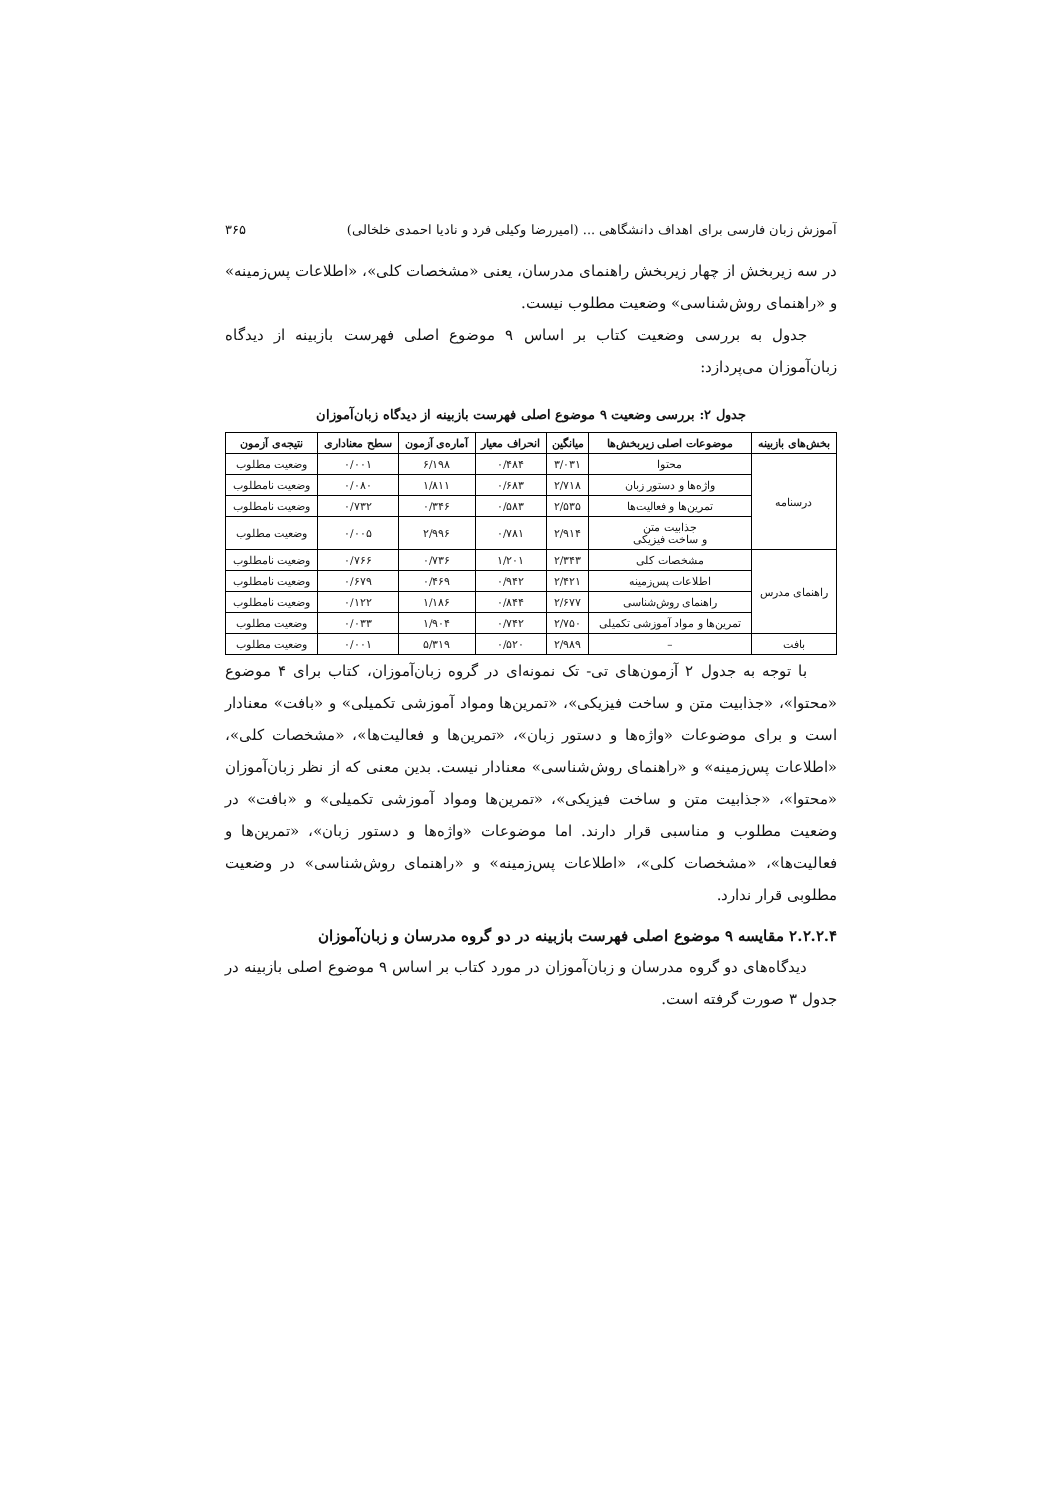آموزش زبان فارسی برای اهداف دانشگاهی ... (امیررضا وکیلی فرد و نادیا احمدی خلخالی) ۳۶۵
در سه زیربخش از چهار زیربخش راهنمای مدرسان، یعنی «مشخصات کلی»، «اطلاعات پس‌زمینه» و «راهنمای روش‌شناسی» وضعیت مطلوب نیست.
جدول به بررسی وضعیت کتاب بر اساس ۹ موضوع اصلی فهرست بازبینه از دیدگاه زبان‌آموزان می‌پردازد:
جدول ۲: بررسی وضعیت ۹ موضوع اصلی فهرست بازبینه از دیدگاه زبان‌آموزان
| بخش‌های بازبینه | موضوعات اصلی زیربخش‌ها | میانگین | انحراف معیار | آماره‌ی آزمون | سطح معناداری | نتیجه‌ی آزمون |
| --- | --- | --- | --- | --- | --- | --- |
| درسنامه | محتوا | ۳/۰۳۱ | ۰/۴۸۴ | ۶/۱۹۸ | ۰/۰۰۱ | وضعیت مطلوب |
| | واژه‌ها و دستور زبان | ۲/۷۱۸ | ۰/۶۸۳ | ۱/۸۱۱ | ۰/۰۸۰ | وضعیت نامطلوب |
| | تمرین‌ها و فعالیت‌ها | ۲/۵۳۵ | ۰/۵۸۳ | ۰/۳۴۶ | ۰/۷۳۲ | وضعیت نامطلوب |
| | جذابیت متن و ساخت فیزیکی | ۲/۹۱۴ | ۰/۷۸۱ | ۲/۹۹۶ | ۰/۰۰۵ | وضعیت مطلوب |
| راهنمای مدرس | مشخصات کلی | ۲/۳۴۳ | ۱/۲۰۱ | ۰/۷۳۶ | ۰/۷۶۶ | وضعیت نامطلوب |
| | اطلاعات پس‌زمینه | ۲/۴۲۱ | ۰/۹۴۲ | ۰/۴۶۹ | ۰/۶۷۹ | وضعیت نامطلوب |
| | راهنمای روش‌شناسی | ۲/۶۷۷ | ۰/۸۴۴ | ۱/۱۸۶ | ۰/۱۲۲ | وضعیت نامطلوب |
| | تمرین‌ها و مواد آموزشی تکمیلی | ۲/۷۵۰ | ۰/۷۴۲ | ۱/۹۰۴ | ۰/۰۳۳ | وضعیت مطلوب |
| بافت | – | ۲/۹۸۹ | ۰/۵۲۰ | ۵/۳۱۹ | ۰/۰۰۱ | وضعیت مطلوب |
با توجه به جدول ۲ آزمون‌های تی- تک نمونه‌ای در گروه زبان‌آموزان، کتاب برای ۴ موضوع «محتوا»، «جذابیت متن و ساخت فیزیکی»، «تمرین‌ها ومواد آموزشی تکمیلی» و «بافت» معنادار است و برای موضوعات «واژه‌ها و دستور زبان»، «تمرین‌ها و فعالیت‌ها»، «مشخصات کلی»، «اطلاعات پس‌زمینه» و «راهنمای روش‌شناسی» معنادار نیست. بدین معنی که از نظر زبان‌آموزان «محتوا»، «جذابیت متن و ساخت فیزیکی»، «تمرین‌ها ومواد آموزشی تکمیلی» و «بافت» در وضعیت مطلوب و مناسبی قرار دارند. اما موضوعات «واژه‌ها و دستور زبان»، «تمرین‌ها و فعالیت‌ها»، «مشخصات کلی»، «اطلاعات پس‌زمینه» و «راهنمای روش‌شناسی» در وضعیت مطلوبی قرار ندارد.
۲.۲.۲.۴ مقایسه ۹ موضوع اصلی فهرست بازبینه در دو گروه مدرسان و زبان‌آموزان
دیدگاه‌های دو گروه مدرسان و زبان‌آموزان در مورد کتاب بر اساس ۹ موضوع اصلی بازبینه در جدول ۳ صورت گرفته است.